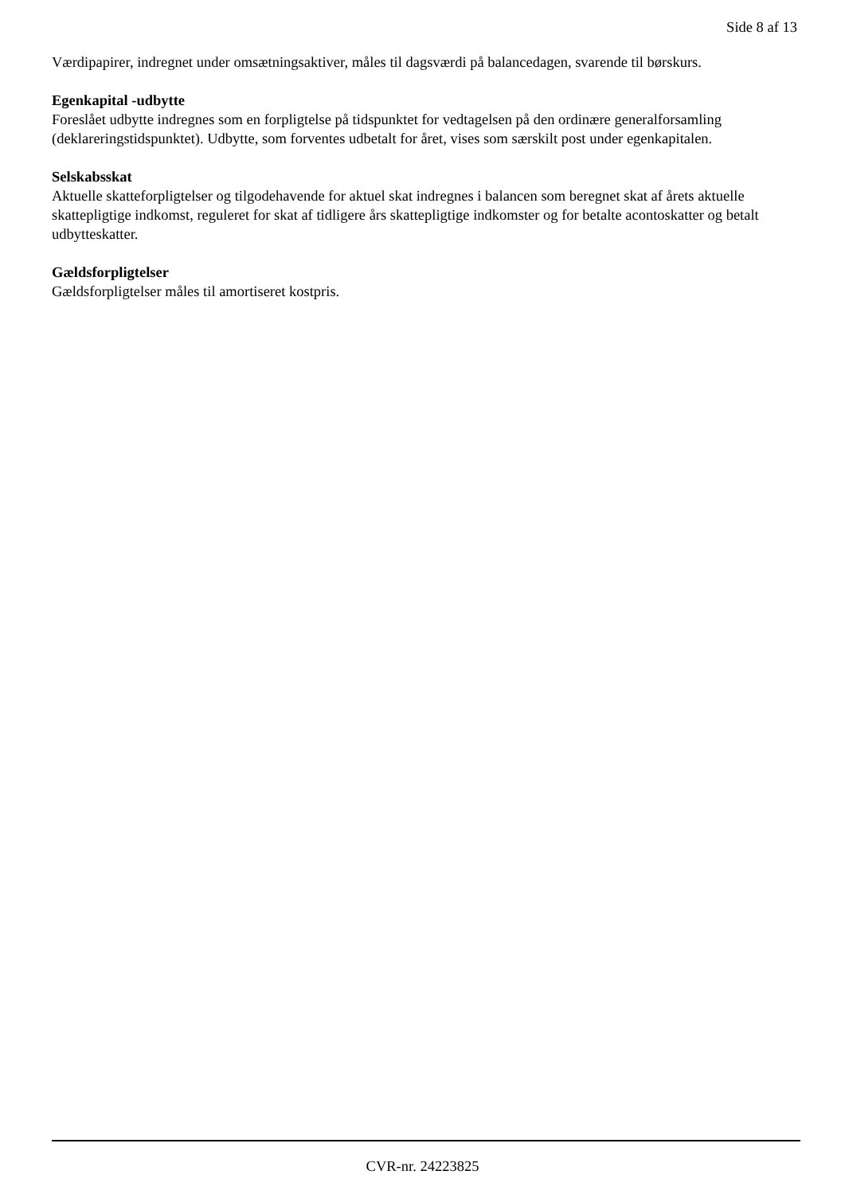Side 8 af 13
Værdipapirer, indregnet under omsætningsaktiver, måles til dagsværdi på balancedagen, svarende til børskurs.
Egenkapital -udbytte
Foreslået udbytte indregnes som en forpligtelse på tidspunktet for vedtagelsen på den ordinære generalforsamling (deklareringstidspunktet). Udbytte, som forventes udbetalt for året, vises som særskilt post under egenkapitalen.
Selskabsskat
Aktuelle skatteforpligtelser og tilgodehavende for aktuel skat indregnes i balancen som beregnet skat af årets aktuelle skattepligtige indkomst, reguleret for skat af tidligere års skattepligtige indkomster og for betalte acontoskatter og betalt udbytteskatter.
Gældsforpligtelser
Gældsforpligtelser måles til amortiseret kostpris.
CVR-nr. 24223825